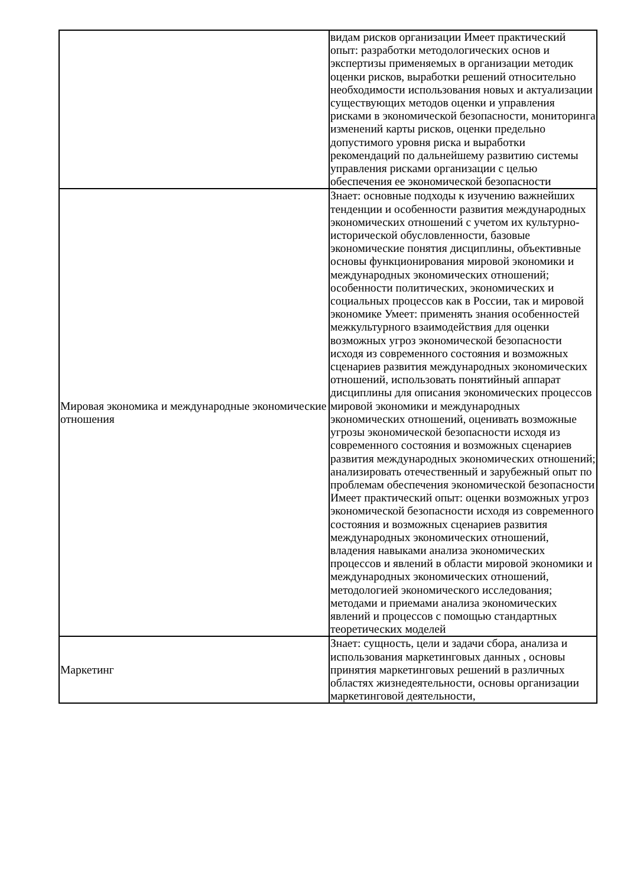| | видам рисков организации Имеет практический опыт: разработки методологических основ и экспертизы применяемых в организации методик оценки рисков, выработки решений относительно необходимости использования новых и актуализации существующих методов оценки и управления рисками в экономической безопасности, мониторинга изменений карты рисков, оценки предельно допустимого уровня риска и выработки рекомендаций по дальнейшему развитию системы управления рисками организации с целью обеспечения ее экономической безопасности |
| Мировая экономика и международные экономические отношения | Знает: основные подходы к изучению важнейших тенденции и особенности развития международных экономических отношений с учетом их культурно-исторической обусловленности, базовые экономические понятия дисциплины, объективные основы функционирования мировой экономики и международных экономических отношений; особенности политических, экономических и социальных процессов как в России, так и мировой экономике Умеет: применять знания особенностей межкультурного взаимодействия для оценки возможных угроз экономической безопасности исходя из современного состояния и возможных сценариев развития международных экономических отношений, использовать понятийный аппарат дисциплины для описания экономических процессов мировой экономики и международных экономических отношений, оценивать возможные угрозы экономической безопасности исходя из современного состояния и возможных сценариев развития международных экономических отношений; анализировать отечественный и зарубежный опыт по проблемам обеспечения экономической безопасности Имеет практический опыт: оценки возможных угроз экономической безопасности исходя из современного состояния и возможных сценариев развития международных экономических отношений, владения навыками анализа экономических процессов и явлений в области мировой экономики и международных экономических отношений, методологией экономического исследования; методами и приемами анализа экономических явлений и процессов с помощью стандартных теоретических моделей |
| Маркетинг | Знает: сущность, цели и задачи сбора, анализа и использования маркетинговых данных , основы принятия маркетинговых решений в различных областях жизнедеятельности, основы организации маркетинговой деятельности, |